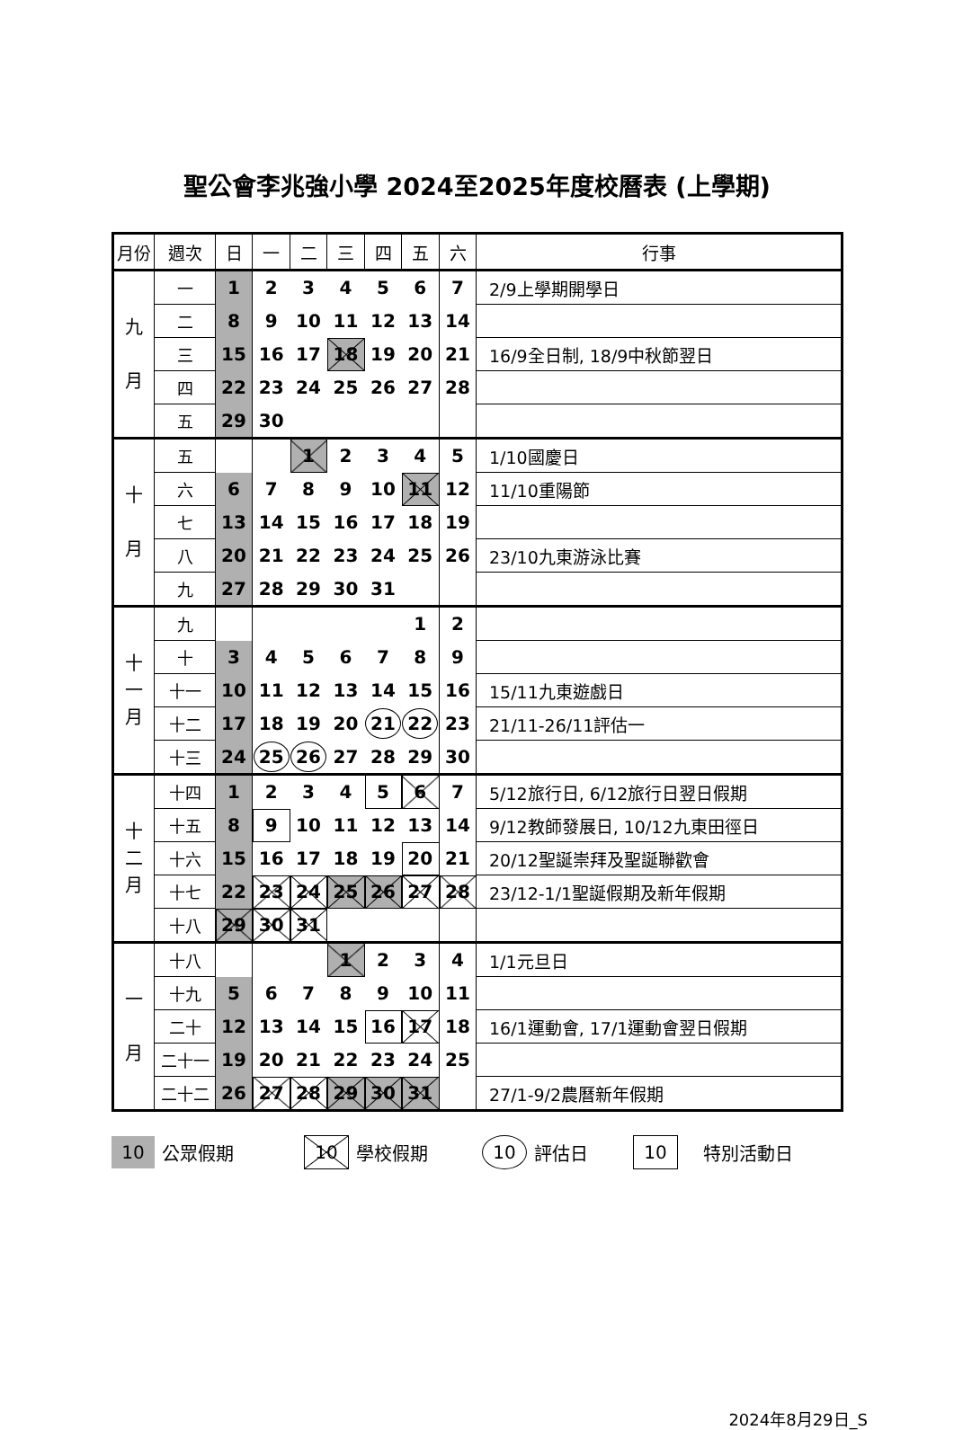聖公會李兆強小學 2024至2025年度校曆表 (上學期)
| 月份 | 週次 | 日 | 一 | 二 | 三 | 四 | 五 | 六 | 行事 |
| --- | --- | --- | --- | --- | --- | --- | --- | --- | --- |
| 九 月 | 一 | 1 | 2 | 3 | 4 | 5 | 6 | 7 | 2/9上學期開學日 |
| | 二 | 8 | 9 | 10 | 11 | 12 | 13 | 14 | |
| | 三 | 15 | 16 | 17 | 18 | 19 | 20 | 21 | 16/9全日制, 18/9中秋節翌日 |
| | 四 | 22 | 23 | 24 | 25 | 26 | 27 | 28 | |
| | 五 | 29 | 30 | | | | | | |
| 十 月 | 五 | | | 1 | 2 | 3 | 4 | 5 | 1/10國慶日 |
| | 六 | 6 | 7 | 8 | 9 | 10 | 11 | 12 | 11/10重陽節 |
| | 七 | 13 | 14 | 15 | 16 | 17 | 18 | 19 | |
| | 八 | 20 | 21 | 22 | 23 | 24 | 25 | 26 | 23/10九東游泳比賽 |
| | 九 | 27 | 28 | 29 | 30 | 31 | | | |
| 十 一 月 | 九 | | | | | | 1 | 2 | |
| | 十 | 3 | 4 | 5 | 6 | 7 | 8 | 9 | |
| | 十一 | 10 | 11 | 12 | 13 | 14 | 15 | 16 | 15/11九東遊戲日 |
| | 十二 | 17 | 18 | 19 | 20 | 21 | 22 | 23 | 21/11-26/11評估一 |
| | 十三 | 24 | 25 | 26 | 27 | 28 | 29 | 30 | |
| 十 二 月 | 十四 | 1 | 2 | 3 | 4 | 5 | 6 | 7 | 5/12旅行日, 6/12旅行日翌日假期 |
| | 十五 | 8 | 9 | 10 | 11 | 12 | 13 | 14 | 9/12教師發展日, 10/12九東田徑日 |
| | 十六 | 15 | 16 | 17 | 18 | 19 | 20 | 21 | 20/12聖誕崇拜及聖誕聯歡會 |
| | 十七 | 22 | 23 | 24 | 25 | 26 | 27 | 28 | 23/12-1/1聖誕假期及新年假期 |
| | 十八 | 29 | 30 | 31 | | | | | |
| 一 月 | 十八 | | | | 1 | 2 | 3 | 4 | 1/1元旦日 |
| | 十九 | 5 | 6 | 7 | 8 | 9 | 10 | 11 | |
| | 二十 | 12 | 13 | 14 | 15 | 16 | 17 | 18 | 16/1運動會, 17/1運動會翌日假期 |
| | 二十一 | 19 | 20 | 21 | 22 | 23 | 24 | 25 | |
| | 二十二 | 26 | 27 | 28 | 29 | 30 | 31 | | 27/1-9/2農曆新年假期 |
10 公眾假期 10 學校假期 10 評估日 10 特別活動日
2024年8月29日_S